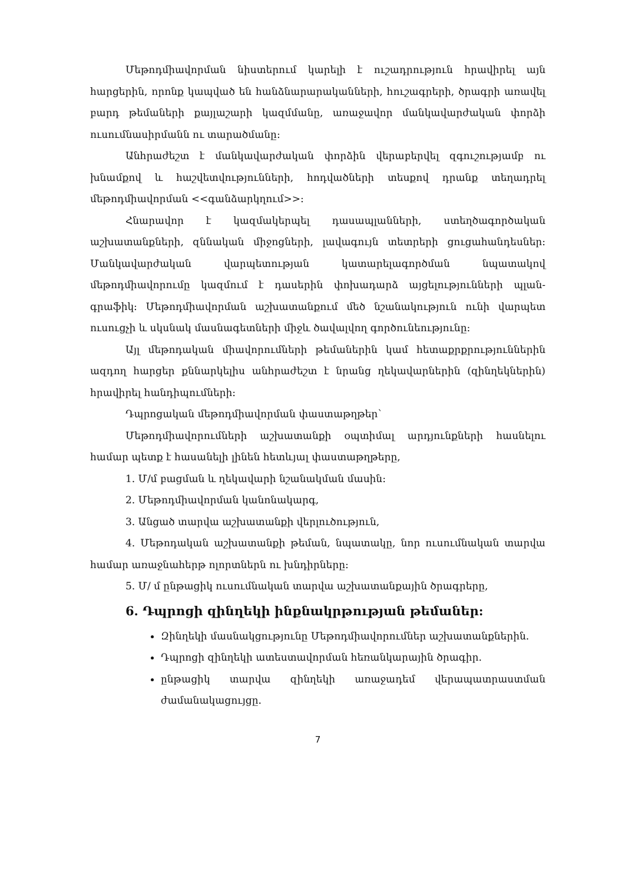Մեթոդմիավորման նիստերում կարելի է ուշադրություն հրավիրել այն հարցերին, որոնք կապված են հանձնարարականների, հուշագրերի, ծրագրի առավել բարդ թեմաների քայլաշարի կազմմանը, առաջավոր մանկավարժական փորձի ուսումնասիրմանն ու տարածմանը:
Անհրաժեշտ է մանկավարժական փորձին վերաբերվել զգուշությամբ ու խնամքով և հաշվետվությունների, հոդվածների տեսքով դրանք տեղադրել մեթոդմիավորման <<գանձարկղում>>:
Հնարավոր է կազմակերպել դասապլանների, ստեղծագործական աշխատանքների, զննական միջոցների, լավագույն տետրերի ցուցահանդեսներ: Մանկավարժական վարպետության կատարելագործման նպատակով մեթոդմիավորումը կազմում է դասերին փոխադարձ այցելությունների պլան-գրաֆիկ: Մեթոդմիավորման աշխատանքում մեծ նշանակություն ունի վարպետ ուսուցչի և սկսնակ մասնագետների միջև ծավալվող գործունեությունը:
Այլ մեթոդական միավորումների թեմաներին կամ հետաքրքրություններին ազդող հարցեր քննարկելիս անհրաժեշտ է նրանց ղեկավարներին (զինղեկներին) հրավիրել հանդիպումների:
Դպրոցական մեթոդմիավորման փաստաթղթեր՝
Մեթոդմիավորումների աշխատանքի օպտիմալ արդյունքների հասնելու համար պետք է հասանելի լինեն հետևյալ փաստաթղթերը,
1. Մ/մ բացման և ղեկավարի նշանակման մասին:
2. Մեթոդմիավորման կանոնակարգ,
3. Անցած տարվա աշխատանքի վերլուծություն,
4. Մեթոդական աշխատանքի թեման, նպատակը, նոր ուսումնական տարվա համար առաջնահերթ ոլորտներն ու խնդիրները:
5. Մ/ մ ընթացիկ ուսումնական տարվա աշխատանքային ծրագրերը,
6. Դպրոցի զինղեկի ինքնակրթության թեմաներ:
Զինղեկի մասնակցությունը Մեթոդմիավորումներ աշխատանքներին.
Դպրոցի զինղեկի ատեստավորման հեռանկարային ծրագիր.
ընթացիկ տարվա զինղեկի առաջադեմ վերապատրաստման ժամանակացույցը.
7